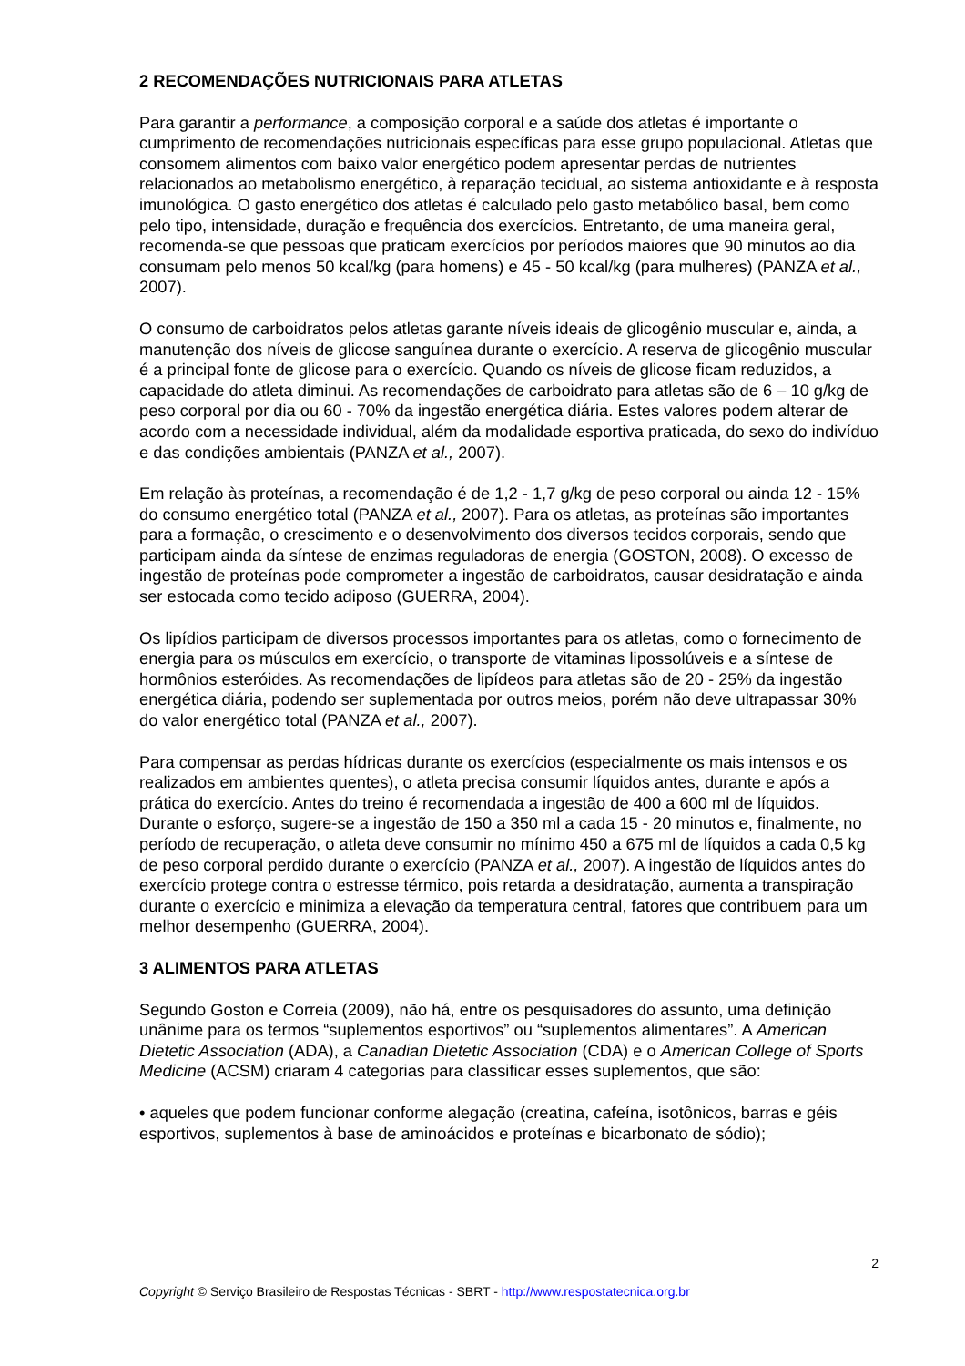2 RECOMENDAÇÕES NUTRICIONAIS PARA ATLETAS
Para garantir a performance, a composição corporal e a saúde dos atletas é importante o cumprimento de recomendações nutricionais específicas para esse grupo populacional. Atletas que consomem alimentos com baixo valor energético podem apresentar perdas de nutrientes relacionados ao metabolismo energético, à reparação tecidual, ao sistema antioxidante e à resposta imunológica. O gasto energético dos atletas é calculado pelo gasto metabólico basal, bem como pelo tipo, intensidade, duração e frequência dos exercícios. Entretanto, de uma maneira geral, recomenda-se que pessoas que praticam exercícios por períodos maiores que 90 minutos ao dia consumam pelo menos 50 kcal/kg (para homens) e 45 - 50 kcal/kg (para mulheres) (PANZA et al., 2007).
O consumo de carboidratos pelos atletas garante níveis ideais de glicogênio muscular e, ainda, a manutenção dos níveis de glicose sanguínea durante o exercício. A reserva de glicogênio muscular é a principal fonte de glicose para o exercício. Quando os níveis de glicose ficam reduzidos, a capacidade do atleta diminui. As recomendações de carboidrato para atletas são de 6 – 10 g/kg de peso corporal por dia ou 60 - 70% da ingestão energética diária. Estes valores podem alterar de acordo com a necessidade individual, além da modalidade esportiva praticada, do sexo do indivíduo e das condições ambientais (PANZA et al., 2007).
Em relação às proteínas, a recomendação é de 1,2 - 1,7 g/kg de peso corporal ou ainda 12 - 15% do consumo energético total (PANZA et al., 2007). Para os atletas, as proteínas são importantes para a formação, o crescimento e o desenvolvimento dos diversos tecidos corporais, sendo que participam ainda da síntese de enzimas reguladoras de energia (GOSTON, 2008). O excesso de ingestão de proteínas pode comprometer a ingestão de carboidratos, causar desidratação e ainda ser estocada como tecido adiposo (GUERRA, 2004).
Os lipídios participam de diversos processos importantes para os atletas, como o fornecimento de energia para os músculos em exercício, o transporte de vitaminas lipossolúveis e a síntese de hormônios esteróides. As recomendações de lipídeos para atletas são de 20 - 25% da ingestão energética diária, podendo ser suplementada por outros meios, porém não deve ultrapassar 30% do valor energético total (PANZA et al., 2007).
Para compensar as perdas hídricas durante os exercícios (especialmente os mais intensos e os realizados em ambientes quentes), o atleta precisa consumir líquidos antes, durante e após a prática do exercício. Antes do treino é recomendada a ingestão de 400 a 600 ml de líquidos. Durante o esforço, sugere-se a ingestão de 150 a 350 ml a cada 15 - 20 minutos e, finalmente, no período de recuperação, o atleta deve consumir no mínimo 450 a 675 ml de líquidos a cada 0,5 kg de peso corporal perdido durante o exercício (PANZA et al., 2007). A ingestão de líquidos antes do exercício protege contra o estresse térmico, pois retarda a desidratação, aumenta a transpiração durante o exercício e minimiza a elevação da temperatura central, fatores que contribuem para um melhor desempenho (GUERRA, 2004).
3 ALIMENTOS PARA ATLETAS
Segundo Goston e Correia (2009), não há, entre os pesquisadores do assunto, uma definição unânime para os termos “suplementos esportivos” ou “suplementos alimentares”. A American Dietetic Association (ADA), a Canadian Dietetic Association (CDA) e o American College of Sports Medicine (ACSM) criaram 4 categorias para classificar esses suplementos, que são:
• aqueles que podem funcionar conforme alegação (creatina, cafeína, isotônicos, barras e géis esportivos, suplementos à base de aminoácidos e proteínas e bicarbonato de sódio);
2
Copyright © Serviço Brasileiro de Respostas Técnicas - SBRT - http://www.respostatecnica.org.br